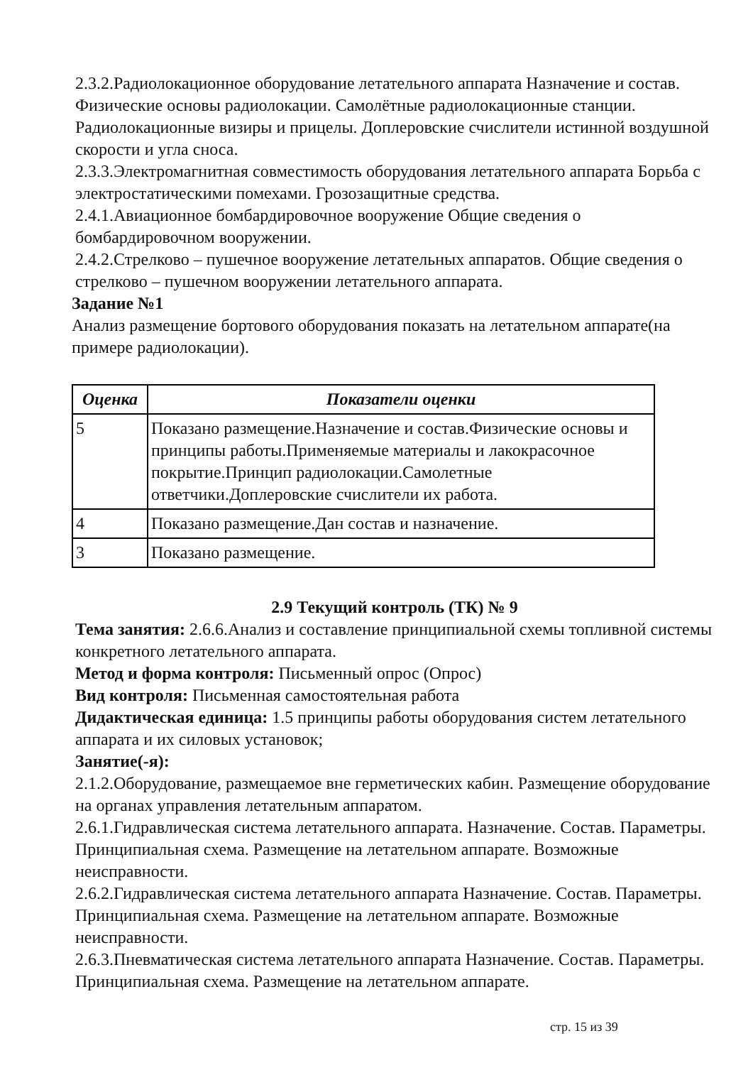2.3.2.Радиолокационное оборудование летательного аппарата Назначение и состав. Физические основы радиолокации. Самолётные радиолокационные станции. Радиолокационные визиры и прицелы. Доплеровские счислители истинной воздушной скорости и угла сноса.
2.3.3.Электромагнитная совместимость оборудования летательного аппарата Борьба с электростатическими помехами. Грозозащитные средства.
2.4.1.Авиационное бомбардировочное вооружение Общие сведения о бомбардировочном вооружении.
2.4.2.Стрелково – пушечное вооружение летательных аппаратов. Общие сведения о стрелково – пушечном вооружении летательного аппарата.
Задание №1
Анализ размещение бортового оборудования показать на летательном аппарате(на примере радиолокации).
| Оценка | Показатели оценки |
| --- | --- |
| 5 | Показано размещение.Назначение и состав.Физические основы и принципы работы.Применяемые материалы и лакокрасочное покрытие.Принцип радиолокации.Самолетные ответчики.Доплеровские счислители их работа. |
| 4 | Показано размещение.Дан состав и назначение. |
| 3 | Показано размещение. |
2.9 Текущий контроль (ТК) № 9
Тема занятия: 2.6.6.Анализ и составление принципиальной схемы топливной системы конкретного летательного аппарата.
Метод и форма контроля: Письменный опрос (Опрос)
Вид контроля: Письменная самостоятельная работа
Дидактическая единица: 1.5 принципы работы оборудования систем летательного аппарата и их силовых установок;
Занятие(-я):
2.1.2.Оборудование, размещаемое вне герметических кабин. Размещение оборудование на органах управления летательным аппаратом.
2.6.1.Гидравлическая система летательного аппарата. Назначение. Состав. Параметры. Принципиальная схема. Размещение на летательном аппарате. Возможные неисправности.
2.6.2.Гидравлическая система летательного аппарата Назначение. Состав. Параметры. Принципиальная схема. Размещение на летательном аппарате. Возможные неисправности.
2.6.3.Пневматическая система летательного аппарата Назначение. Состав. Параметры. Принципиальная схема. Размещение на летательном аппарате.
стр. 15 из 39